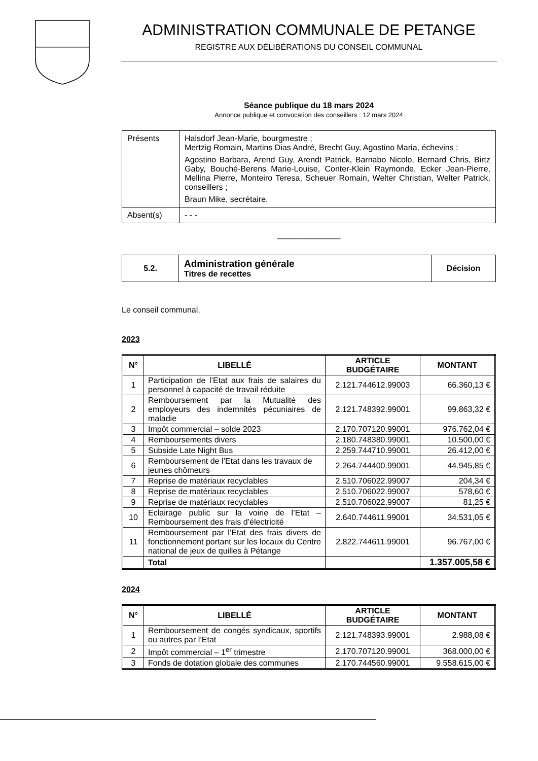ADMINISTRATION COMMUNALE DE PETANGE
REGISTRE AUX DÉLIBÉRATIONS DU CONSEIL COMMUNAL
Séance publique du 18 mars 2024
Annonce publique et convocation des conseillers : 12 mars 2024
| Présents | Halsdorf Jean-Marie, bourgmestre ; Mertzig Romain, Martins Dias André, Brecht Guy, Agostino Maria, échevins ; Agostino Barbara, Arend Guy, Arendt Patrick, Barnabo Nicolo, Bernard Chris, Birtz Gaby, Bouché-Berens Marie-Louise, Conter-Klein Raymonde, Ecker Jean-Pierre, Mellina Pierre, Monteiro Teresa, Scheuer Romain, Welter Christian, Welter Patrick, conseillers ; Braun Mike, secrétaire. |
| Absent(s) | - - - |
______________
| 5.2. | Administration générale Titres de recettes | Décision |
Le conseil communal,
2023
| N° | LIBELLÉ | ARTICLE BUDGÉTAIRE | MONTANT |
| --- | --- | --- | --- |
| 1 | Participation de l’Etat aux frais de salaires du personnel à capacité de travail réduite | 2.121.744612.99003 | 66.360,13 € |
| 2 | Remboursement par la Mutualité des employeurs des indemnités pécuniaires de maladie | 2.121.748392.99001 | 99.863,32 € |
| 3 | Impôt commercial – solde 2023 | 2.170.707120.99001 | 976.762,04 € |
| 4 | Remboursements divers | 2.180.748380.99001 | 10.500,00 € |
| 5 | Subside Late Night Bus | 2.259.744710.99001 | 26.412,00 € |
| 6 | Remboursement de l’Etat dans les travaux de jeunes chômeurs | 2.264.744400.99001 | 44.945,85 € |
| 7 | Reprise de matériaux recyclables | 2.510.706022.99007 | 204,34 € |
| 8 | Reprise de matériaux recyclables | 2.510.706022.99007 | 578,60 € |
| 9 | Reprise de matériaux recyclables | 2.510.706022.99007 | 81,25 € |
| 10 | Eclairage public sur la voirie de l’Etat – Remboursement des frais d’électricité | 2.640.744611.99001 | 34.531,05 € |
| 11 | Remboursement par l’Etat des frais divers de fonctionnement portant sur les locaux du Centre national de jeux de quilles à Pétange | 2.822.744611.99001 | 96.767,00 € |
| | Total | | 1.357.005,58 € |
2024
| N° | LIBELLÉ | ARTICLE BUDGÉTAIRE | MONTANT |
| --- | --- | --- | --- |
| 1 | Remboursement de congés syndicaux, sportifs ou autres par l’Etat | 2.121.748393.99001 | 2.988,08 € |
| 2 | Impôt commercial – 1<sup>er</sup> trimestre | 2.170.707120.99001 | 368.000,00 € |
| 3 | Fonds de dotation globale des communes | 2.170.744560.99001 | 9.558.615,00 € |